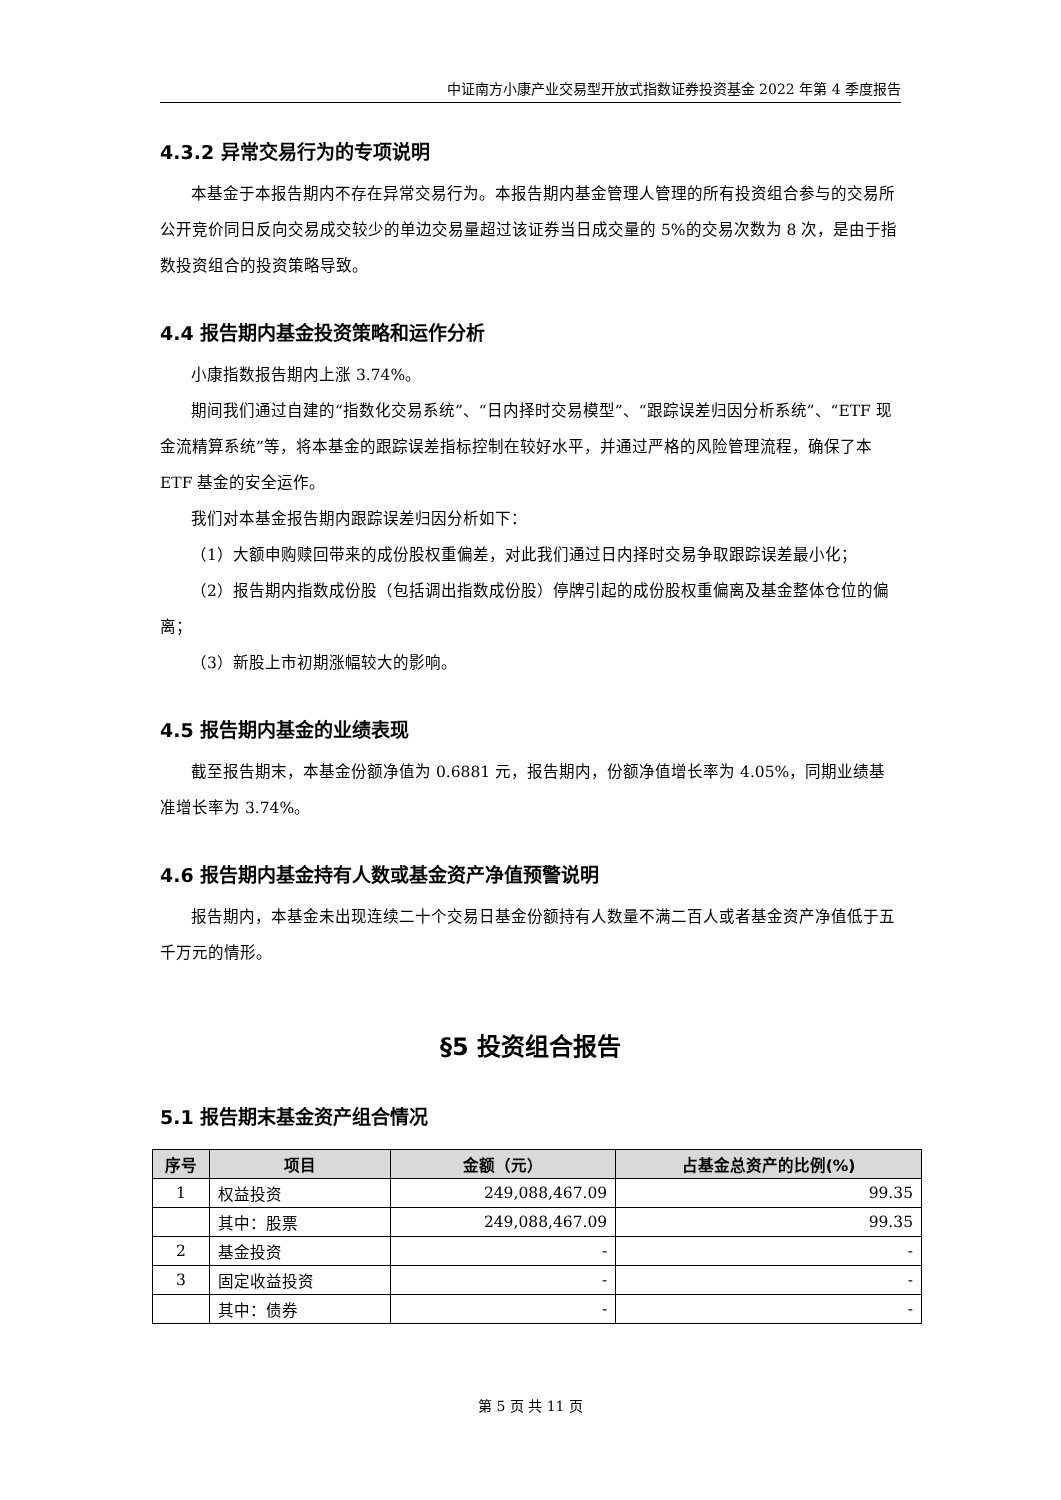中证南方小康产业交易型开放式指数证券投资基金 2022 年第 4 季度报告
4.3.2 异常交易行为的专项说明
本基金于本报告期内不存在异常交易行为。本报告期内基金管理人管理的所有投资组合参与的交易所公开竞价同日反向交易成交较少的单边交易量超过该证券当日成交量的 5%的交易次数为 8 次，是由于指数投资组合的投资策略导致。
4.4 报告期内基金投资策略和运作分析
小康指数报告期内上涨 3.74%。
期间我们通过自建的“指数化交易系统”、“日内择时交易模型”、“跟踪误差归因分析系统”、“ETF 现金流精算系统”等，将本基金的跟踪误差指标控制在较好水平，并通过严格的风险管理流程，确保了本 ETF 基金的安全运作。
我们对本基金报告期内跟踪误差归因分析如下：
（1）大额申购赎回带来的成份股权重偏差，对此我们通过日内择时交易争取跟踪误差最小化；
（2）报告期内指数成份股（包括调出指数成份股）停牌引起的成份股权重偏离及基金整体仓位的偏离；
（3）新股上市初期涨幅较大的影响。
4.5 报告期内基金的业绩表现
截至报告期末，本基金份额净值为 0.6881 元，报告期内，份额净值增长率为 4.05%，同期业绩基准增长率为 3.74%。
4.6 报告期内基金持有人数或基金资产净值预警说明
报告期内，本基金未出现连续二十个交易日基金份额持有人数量不满二百人或者基金资产净值低于五千万元的情形。
§5 投资组合报告
5.1 报告期末基金资产组合情况
| 序号 | 项目 | 金额（元） | 占基金总资产的比例(%) |
| --- | --- | --- | --- |
| 1 | 权益投资 | 249,088,467.09 | 99.35 |
| | 其中：股票 | 249,088,467.09 | 99.35 |
| 2 | 基金投资 | - | - |
| 3 | 固定收益投资 | - | - |
| | 其中：债券 | - | - |
第 5 页 共 11 页